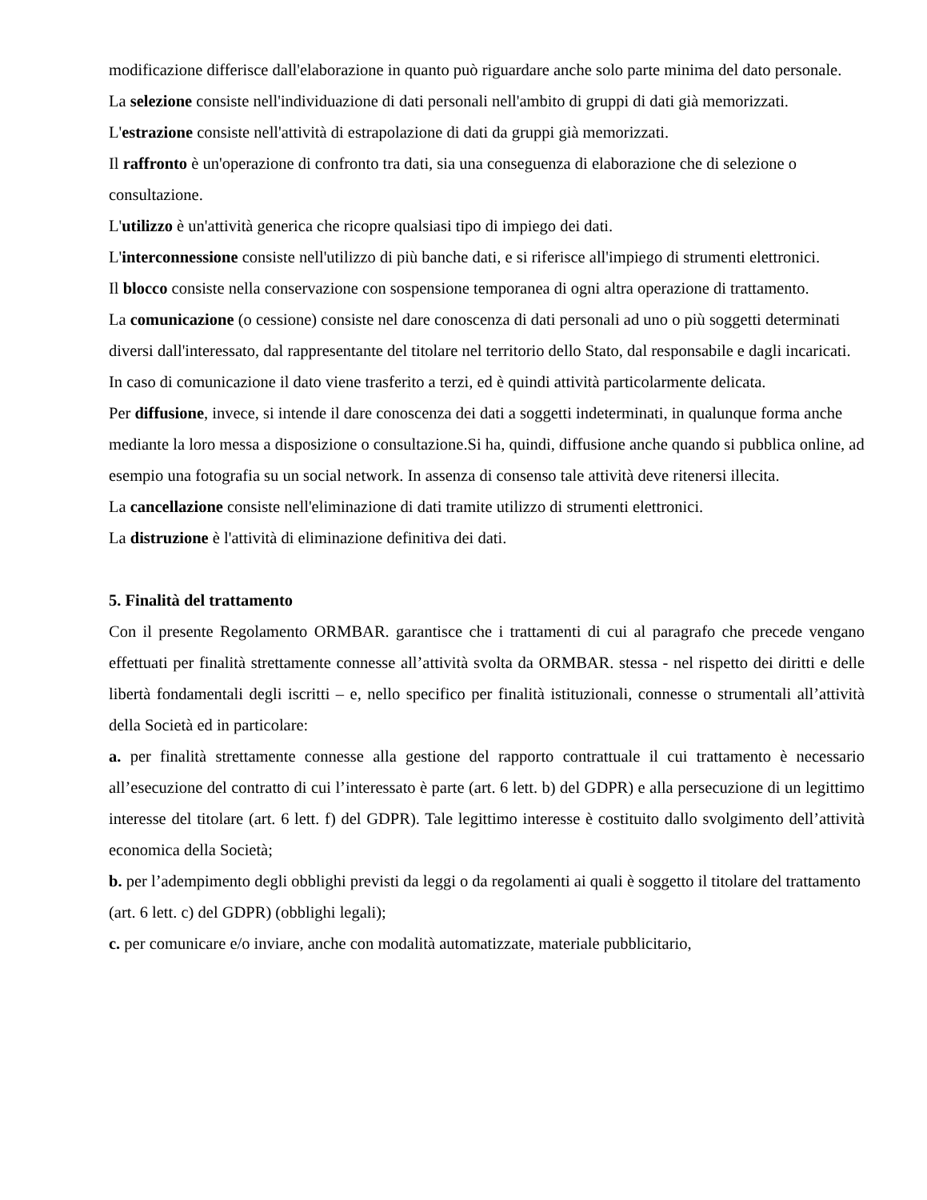modificazione differisce dall'elaborazione in quanto può riguardare anche solo parte minima del dato personale.
La selezione consiste nell'individuazione di dati personali nell'ambito di gruppi di dati già memorizzati.
L'estrazione consiste nell'attività di estrapolazione di dati da gruppi già memorizzati.
Il raffronto è un'operazione di confronto tra dati, sia una conseguenza di elaborazione che di selezione o consultazione.
L'utilizzo è un'attività generica che ricopre qualsiasi tipo di impiego dei dati.
L'interconnessione consiste nell'utilizzo di più banche dati, e si riferisce all'impiego di strumenti elettronici.
Il blocco consiste nella conservazione con sospensione temporanea di ogni altra operazione di trattamento.
La comunicazione (o cessione) consiste nel dare conoscenza di dati personali ad uno o più soggetti determinati diversi dall'interessato, dal rappresentante del titolare nel territorio dello Stato, dal responsabile e dagli incaricati. In caso di comunicazione il dato viene trasferito a terzi, ed è quindi attività particolarmente delicata.
Per diffusione, invece, si intende il dare conoscenza dei dati a soggetti indeterminati, in qualunque forma anche mediante la loro messa a disposizione o consultazione.Si ha, quindi, diffusione anche quando si pubblica online, ad esempio una fotografia su un social network. In assenza di consenso tale attività deve ritenersi illecita.
La cancellazione consiste nell'eliminazione di dati tramite utilizzo di strumenti elettronici.
La distruzione è l'attività di eliminazione definitiva dei dati.
5. Finalità del trattamento
Con il presente Regolamento ORMBAR. garantisce che i trattamenti di cui al paragrafo che precede vengano effettuati per finalità strettamente connesse all’attività svolta da ORMBAR. stessa - nel rispetto dei diritti e delle libertà fondamentali degli iscritti – e, nello specifico per finalità istituzionali, connesse o strumentali all’attività della Società ed in particolare:
a. per finalità strettamente connesse alla gestione del rapporto contrattuale il cui trattamento è necessario all’esecuzione del contratto di cui l’interessato è parte (art. 6 lett. b) del GDPR) e alla persecuzione di un legittimo interesse del titolare (art. 6 lett. f) del GDPR). Tale legittimo interesse è costituito dallo svolgimento dell’attività economica della Società;
b. per l’adempimento degli obblighi previsti da leggi o da regolamenti ai quali è soggetto il titolare del trattamento (art. 6 lett. c) del GDPR) (obblighi legali);
c. per comunicare e/o inviare, anche con modalità automatizzate, materiale pubblicitario,